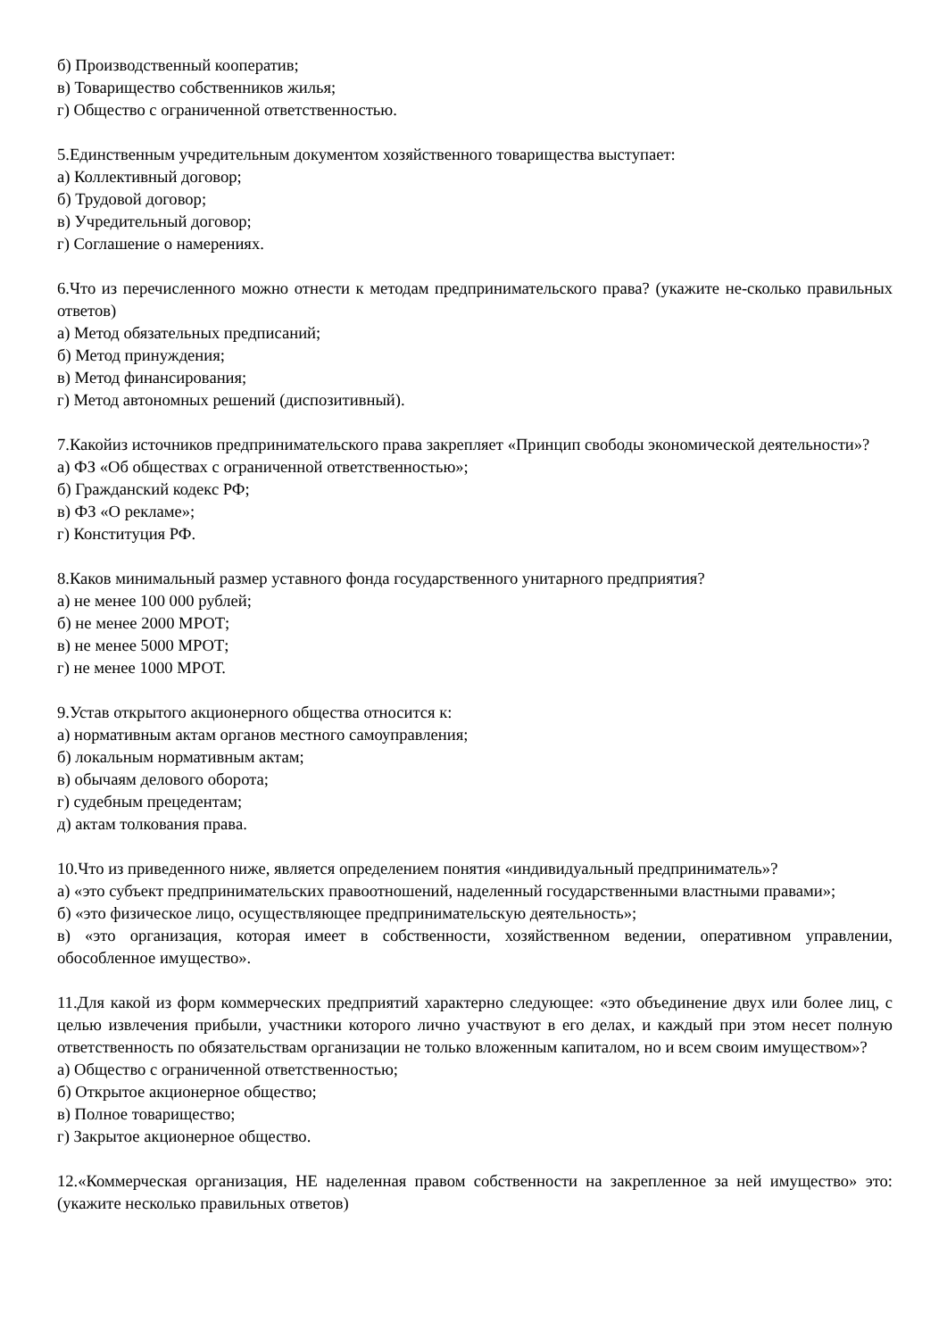б) Производственный кооператив;
в) Товарищество собственников жилья;
г) Общество с ограниченной ответственностью.
5.Единственным учредительным документом хозяйственного товарищества выступает:
а) Коллективный договор;
б) Трудовой договор;
в) Учредительный договор;
г) Соглашение о намерениях.
6.Что из перечисленного можно отнести к методам предпринимательского права? (укажите не-сколько правильных ответов)
а) Метод обязательных предписаний;
б) Метод принуждения;
в) Метод финансирования;
г) Метод автономных решений (диспозитивный).
7.Какойиз источников предпринимательского права закрепляет «Принцип свободы экономической деятельности»?
а) ФЗ «Об обществах с ограниченной ответственностью»;
б) Гражданский кодекс РФ;
в) ФЗ «О рекламе»;
г) Конституция РФ.
8.Каков минимальный размер уставного фонда государственного унитарного предприятия?
а) не менее 100 000 рублей;
б) не менее 2000 МРОТ;
в) не менее 5000 МРОТ;
г) не менее 1000 МРОТ.
9.Устав открытого акционерного общества относится к:
а) нормативным актам органов местного самоуправления;
б) локальным нормативным актам;
в) обычаям делового оборота;
г) судебным прецедентам;
д) актам толкования права.
10.Что из приведенного ниже, является определением понятия «индивидуальный предприниматель»?
а) «это субъект предпринимательских правоотношений, наделенный государственными властными правами»;
б) «это физическое лицо, осуществляющее предпринимательскую деятельность»;
в) «это организация, которая имеет в собственности, хозяйственном ведении, оперативном управлении, обособленное имущество».
11.Для какой из форм коммерческих предприятий характерно следующее: «это объединение двух или более лиц, с целью извлечения прибыли, участники которого лично участвуют в его делах, и каждый при этом несет полную ответственность по обязательствам организации не только вложенным капиталом, но и всем своим имуществом»?
а) Общество с ограниченной ответственностью;
б) Открытое акционерное общество;
в) Полное товарищество;
г) Закрытое акционерное общество.
12.«Коммерческая организация, НЕ наделенная правом собственности на закрепленное за ней имущество» это: (укажите несколько правильных ответов)